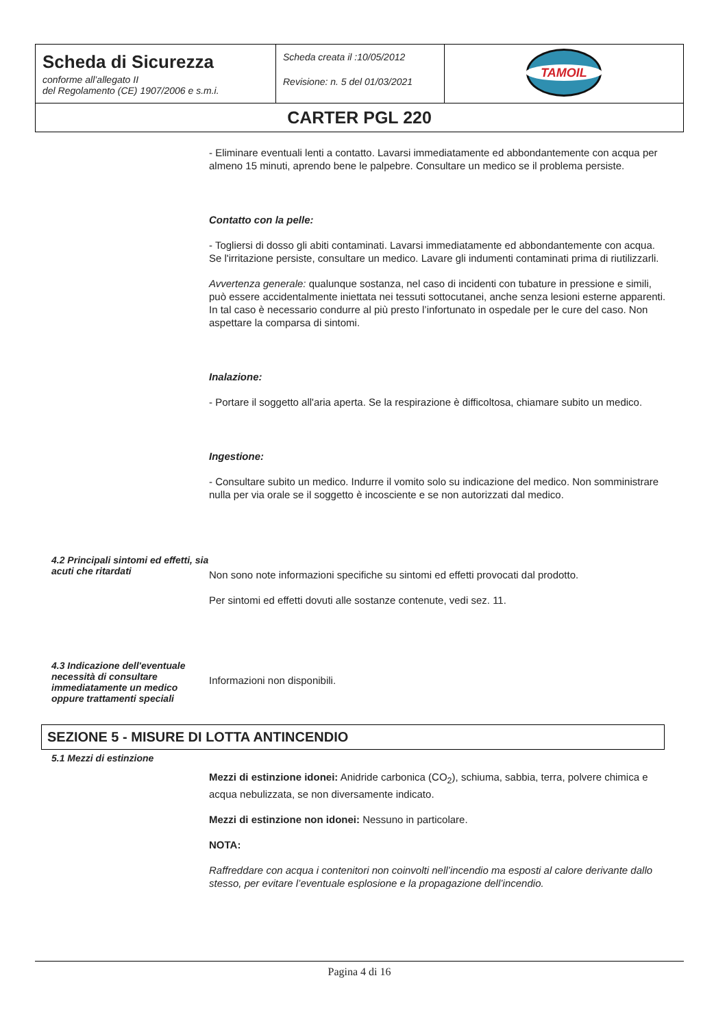| Scheda di Sicurezza conforme all’allegato II del Regolamento (CE) 1907/2006 e s.m.i. | Scheda creata il :10/05/2012 Revisione: n. 5 del 01/03/2021 | TAMOIL |
| CARTER PGL 220 | | |
- Eliminare eventuali lenti a contatto. Lavarsi immediatamente ed abbondantemente con acqua per almeno 15 minuti, aprendo bene le palpebre. Consultare un medico se il problema persiste.
Contatto con la pelle:
- Togliersi di dosso gli abiti contaminati. Lavarsi immediatamente ed abbondantemente con acqua. Se l'irritazione persiste, consultare un medico. Lavare gli indumenti contaminati prima di riutilizzarli.
Avvertenza generale: qualunque sostanza, nel caso di incidenti con tubature in pressione e simili, può essere accidentalmente iniettata nei tessuti sottocutanei, anche senza lesioni esterne apparenti. In tal caso è necessario condurre al più presto l’infortunato in ospedale per le cure del caso. Non aspettare la comparsa di sintomi.
Inalazione:
- Portare il soggetto all'aria aperta. Se la respirazione è difficoltosa, chiamare subito un medico.
Ingestione:
- Consultare subito un medico. Indurre il vomito solo su indicazione del medico. Non somministrare nulla per via orale se il soggetto è incosciente e se non autorizzati dal medico.
4.2 Principali sintomi ed effetti, sia acuti che ritardati
Non sono note informazioni specifiche su sintomi ed effetti provocati dal prodotto.
Per sintomi ed effetti dovuti alle sostanze contenute, vedi sez. 11.
4.3 Indicazione dell'eventuale necessità di consultare immediatamente un medico oppure trattamenti speciali
Informazioni non disponibili.
SEZIONE 5 - MISURE DI LOTTA ANTINCENDIO
5.1 Mezzi di estinzione
Mezzi di estinzione idonei: Anidride carbonica (CO<sub>2</sub>), schiuma, sabbia, terra, polvere chimica e acqua nebulizzata, se non diversamente indicato.
Mezzi di estinzione non idonei: Nessuno in particolare.
NOTA:
Raffreddare con acqua i contenitori non coinvolti nell’incendio ma esposti al calore derivante dallo stesso, per evitare l’eventuale esplosione e la propagazione dell’incendio.
Pagina 4 di 16